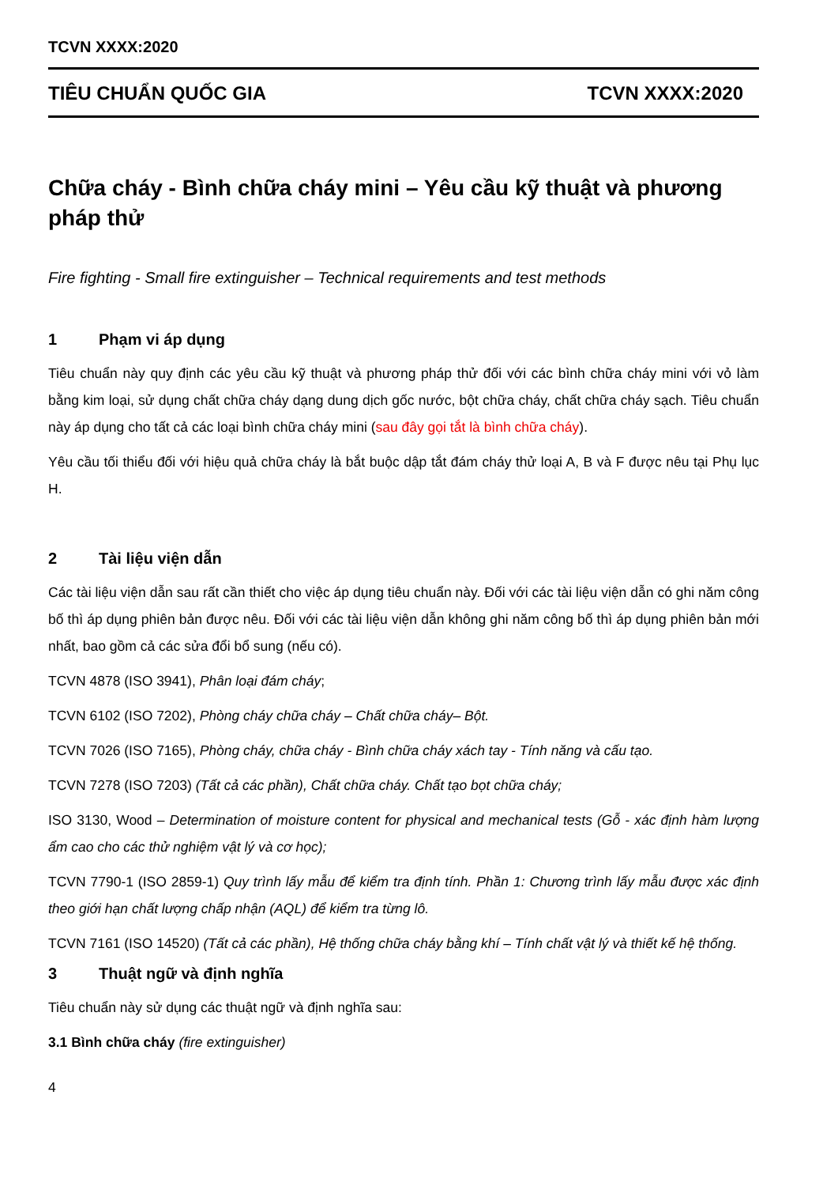TCVN XXXX:2020
TIÊU CHUẨN QUỐC GIA TCVN XXXX:2020
Chữa cháy - Bình chữa cháy mini – Yêu cầu kỹ thuật và phương pháp thử
Fire fighting - Small fire extinguisher – Technical requirements and test methods
1 Phạm vi áp dụng
Tiêu chuẩn này quy định các yêu cầu kỹ thuật và phương pháp thử đối với các bình chữa cháy mini với vỏ làm bằng kim loại, sử dụng chất chữa cháy dạng dung dịch gốc nước, bột chữa cháy, chất chữa cháy sạch. Tiêu chuẩn này áp dụng cho tất cả các loại bình chữa cháy mini (sau đây gọi tắt là bình chữa cháy).
Yêu cầu tối thiểu đối với hiệu quả chữa cháy là bắt buộc dập tắt đám cháy thử loại A, B và F được nêu tại Phụ lục H.
2 Tài liệu viện dẫn
Các tài liệu viện dẫn sau rất cần thiết cho việc áp dụng tiêu chuẩn này. Đối với các tài liệu viện dẫn có ghi năm công bố thì áp dụng phiên bản được nêu. Đối với các tài liệu viện dẫn không ghi năm công bố thì áp dụng phiên bản mới nhất, bao gồm cả các sửa đổi bổ sung (nếu có).
TCVN 4878 (ISO 3941), Phân loại đám cháy;
TCVN 6102 (ISO 7202), Phòng cháy chữa cháy – Chất chữa cháy– Bột.
TCVN 7026 (ISO 7165), Phòng cháy, chữa cháy - Bình chữa cháy xách tay - Tính năng và cấu tạo.
TCVN 7278 (ISO 7203) (Tất cả các phần), Chất chữa cháy. Chất tạo bọt chữa cháy;
ISO 3130, Wood – Determination of moisture content for physical and mechanical tests (Gỗ - xác định hàm lượng ẩm cao cho các thử nghiệm vật lý và cơ học);
TCVN 7790-1 (ISO 2859-1) Quy trình lấy mẫu để kiểm tra định tính. Phần 1: Chương trình lấy mẫu được xác định theo giới hạn chất lượng chấp nhận (AQL) để kiểm tra từng lô.
TCVN 7161 (ISO 14520) (Tất cả các phần), Hệ thống chữa cháy bằng khí – Tính chất vật lý và thiết kế hệ thống.
3 Thuật ngữ và định nghĩa
Tiêu chuẩn này sử dụng các thuật ngữ và định nghĩa sau:
3.1 Bình chữa cháy (fire extinguisher)
4